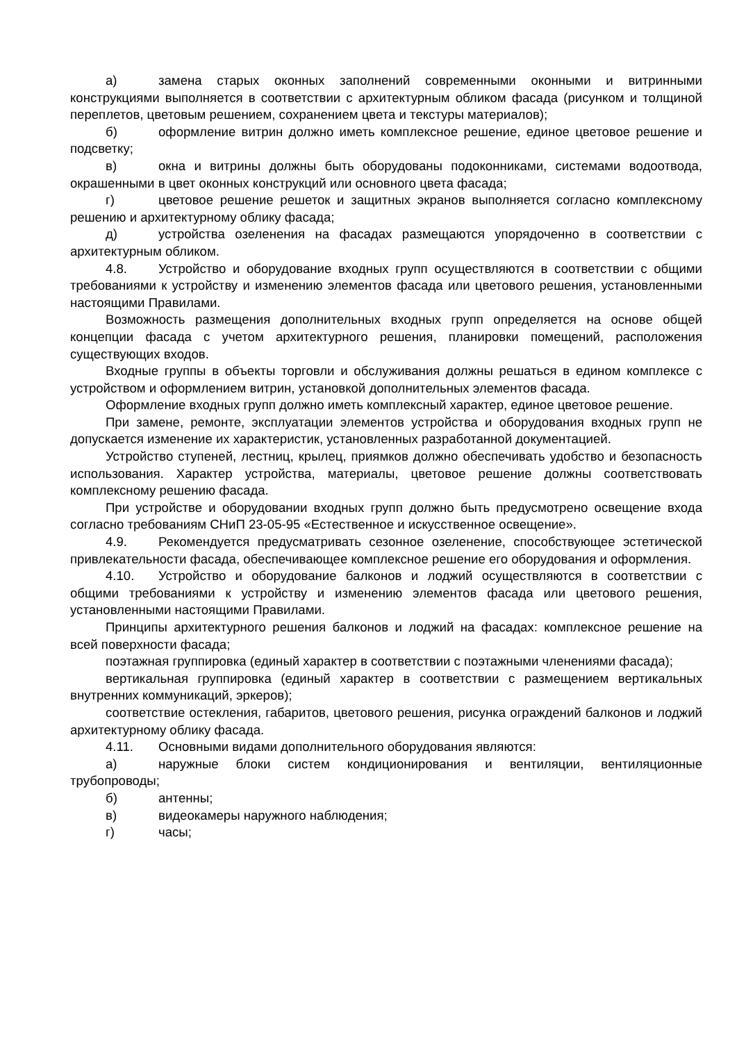а) замена старых оконных заполнений современными оконными и витринными конструкциями выполняется в соответствии с архитектурным обликом фасада (рисунком и толщиной переплетов, цветовым решением, сохранением цвета и текстуры материалов);
б) оформление витрин должно иметь комплексное решение, единое цветовое решение и подсветку;
в) окна и витрины должны быть оборудованы подоконниками, системами водоотвода, окрашенными в цвет оконных конструкций или основного цвета фасада;
г) цветовое решение решеток и защитных экранов выполняется согласно комплексному решению и архитектурному облику фасада;
д) устройства озеленения на фасадах размещаются упорядоченно в соответствии с архитектурным обликом.
4.8. Устройство и оборудование входных групп осуществляются в соответствии с общими требованиями к устройству и изменению элементов фасада или цветового решения, установленными настоящими Правилами.
Возможность размещения дополнительных входных групп определяется на основе общей концепции фасада с учетом архитектурного решения, планировки помещений, расположения существующих входов.
Входные группы в объекты торговли и обслуживания должны решаться в едином комплексе с устройством и оформлением витрин, установкой дополнительных элементов фасада.
Оформление входных групп должно иметь комплексный характер, единое цветовое решение.
При замене, ремонте, эксплуатации элементов устройства и оборудования входных групп не допускается изменение их характеристик, установленных разработанной документацией.
Устройство ступеней, лестниц, крылец, приямков должно обеспечивать удобство и безопасность использования. Характер устройства, материалы, цветовое решение должны соответствовать комплексному решению фасада.
При устройстве и оборудовании входных групп должно быть предусмотрено освещение входа согласно требованиям СНиП 23-05-95 «Естественное и искусственное освещение».
4.9. Рекомендуется предусматривать сезонное озеленение, способствующее эстетической привлекательности фасада, обеспечивающее комплексное решение его оборудования и оформления.
4.10. Устройство и оборудование балконов и лоджий осуществляются в соответствии с общими требованиями к устройству и изменению элементов фасада или цветового решения, установленными настоящими Правилами.
Принципы архитектурного решения балконов и лоджий на фасадах: комплексное решение на всей поверхности фасада;
поэтажная группировка (единый характер в соответствии с поэтажными членениями фасада);
вертикальная группировка (единый характер в соответствии с размещением вертикальных внутренних коммуникаций, эркеров);
соответствие остекления, габаритов, цветового решения, рисунка ограждений балконов и лоджий архитектурному облику фасада.
4.11. Основными видами дополнительного оборудования являются:
а) наружные блоки систем кондиционирования и вентиляции, вентиляционные трубопроводы;
б) антенны;
в) видеокамеры наружного наблюдения;
г) часы;